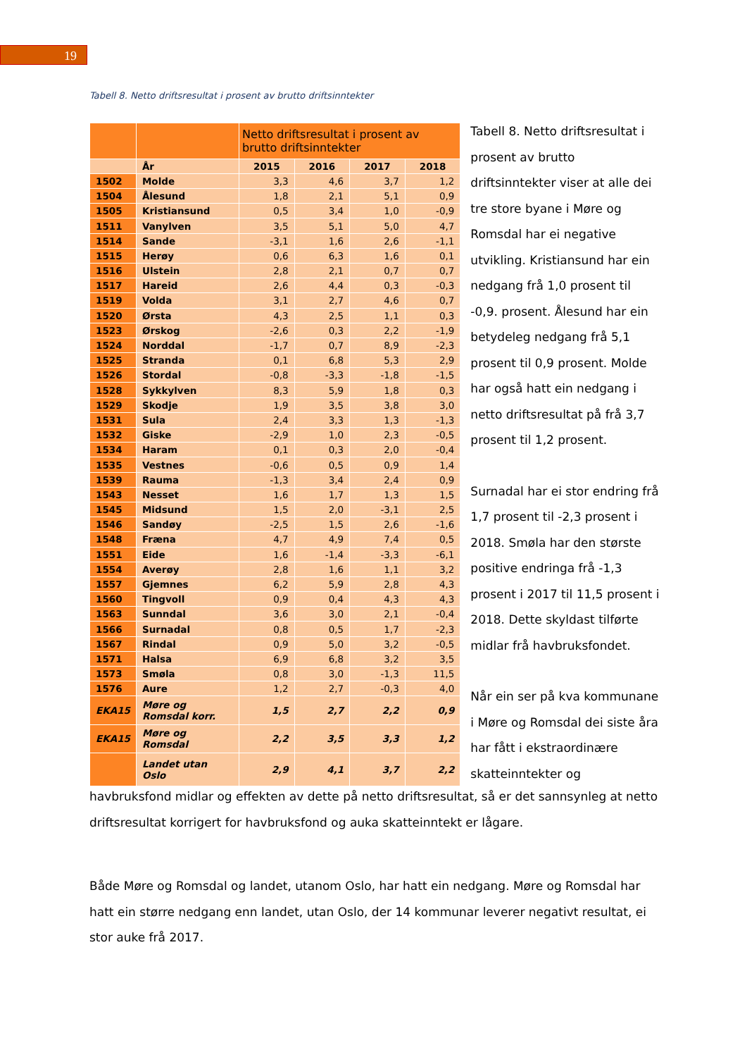19
Tabell 8. Netto driftsresultat i prosent av brutto driftsinntekter
| | | Netto driftsresultat i prosent av brutto driftsinntekter | | | |
| | År | 2015 | 2016 | 2017 | 2018 |
| 1502 | Molde | 3,3 | 4,6 | 3,7 | 1,2 |
| 1504 | Ålesund | 1,8 | 2,1 | 5,1 | 0,9 |
| 1505 | Kristiansund | 0,5 | 3,4 | 1,0 | -0,9 |
| 1511 | Vanylven | 3,5 | 5,1 | 5,0 | 4,7 |
| 1514 | Sande | -3,1 | 1,6 | 2,6 | -1,1 |
| 1515 | Herøy | 0,6 | 6,3 | 1,6 | 0,1 |
| 1516 | Ulstein | 2,8 | 2,1 | 0,7 | 0,7 |
| 1517 | Hareid | 2,6 | 4,4 | 0,3 | -0,3 |
| 1519 | Volda | 3,1 | 2,7 | 4,6 | 0,7 |
| 1520 | Ørsta | 4,3 | 2,5 | 1,1 | 0,3 |
| 1523 | Ørskog | -2,6 | 0,3 | 2,2 | -1,9 |
| 1524 | Norddal | -1,7 | 0,7 | 8,9 | -2,3 |
| 1525 | Stranda | 0,1 | 6,8 | 5,3 | 2,9 |
| 1526 | Stordal | -0,8 | -3,3 | -1,8 | -1,5 |
| 1528 | Sykkylven | 8,3 | 5,9 | 1,8 | 0,3 |
| 1529 | Skodje | 1,9 | 3,5 | 3,8 | 3,0 |
| 1531 | Sula | 2,4 | 3,3 | 1,3 | -1,3 |
| 1532 | Giske | -2,9 | 1,0 | 2,3 | -0,5 |
| 1534 | Haram | 0,1 | 0,3 | 2,0 | -0,4 |
| 1535 | Vestnes | -0,6 | 0,5 | 0,9 | 1,4 |
| 1539 | Rauma | -1,3 | 3,4 | 2,4 | 0,9 |
| 1543 | Nesset | 1,6 | 1,7 | 1,3 | 1,5 |
| 1545 | Midsund | 1,5 | 2,0 | -3,1 | 2,5 |
| 1546 | Sandøy | -2,5 | 1,5 | 2,6 | -1,6 |
| 1548 | Fræna | 4,7 | 4,9 | 7,4 | 0,5 |
| 1551 | Eide | 1,6 | -1,4 | -3,3 | -6,1 |
| 1554 | Averøy | 2,8 | 1,6 | 1,1 | 3,2 |
| 1557 | Gjemnes | 6,2 | 5,9 | 2,8 | 4,3 |
| 1560 | Tingvoll | 0,9 | 0,4 | 4,3 | 4,3 |
| 1563 | Sunndal | 3,6 | 3,0 | 2,1 | -0,4 |
| 1566 | Surnadal | 0,8 | 0,5 | 1,7 | -2,3 |
| 1567 | Rindal | 0,9 | 5,0 | 3,2 | -0,5 |
| 1571 | Halsa | 6,9 | 6,8 | 3,2 | 3,5 |
| 1573 | Smøla | 0,8 | 3,0 | -1,3 | 11,5 |
| 1576 | Aure | 1,2 | 2,7 | -0,3 | 4,0 |
| EKA15 | Møre og Romsdal korr. | 1,5 | 2,7 | 2,2 | 0,9 |
| EKA15 | Møre og Romsdal | 2,2 | 3,5 | 3,3 | 1,2 |
| | Landet utan Oslo | 2,9 | 4,1 | 3,7 | 2,2 |
Tabell 8. Netto driftsresultat i prosent av brutto driftsinntekter viser at alle dei tre store byane i Møre og Romsdal har ei negative utvikling. Kristiansund har ein nedgang frå 1,0 prosent til -0,9. prosent. Ålesund har ein betydeleg nedgang frå 5,1 prosent til 0,9 prosent. Molde har også hatt ein nedgang i netto driftsresultat på frå 3,7 prosent til 1,2 prosent.
Surnadal har ei stor endring frå 1,7 prosent til -2,3 prosent i 2018. Smøla har den største positive endringa frå -1,3 prosent i 2017 til 11,5 prosent i 2018. Dette skyldast tilførte midlar frå havbruksfondet.
Når ein ser på kva kommunane i Møre og Romsdal dei siste åra har fått i ekstraordinære skatteinntekter og
havbruksfond midlar og effekten av dette på netto driftsresultat, så er det sannsynleg at netto driftsresultat korrigert for havbruksfond og auka skatteinntekt er lågare.
Både Møre og Romsdal og landet, utanom Oslo, har hatt ein nedgang. Møre og Romsdal har hatt ein større nedgang enn landet, utan Oslo, der 14 kommunar leverer negativt resultat, ei stor auke frå 2017.